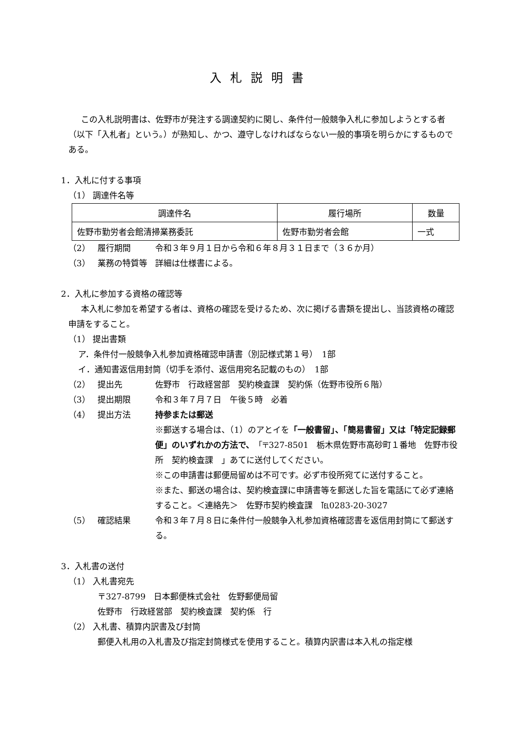入札説明書
この入札説明書は、佐野市が発注する調達契約に関し、条件付一般競争入札に参加しようとする者（以下「入札者」という。）が熟知し、かつ、遵守しなければならない一般的事項を明らかにするものである。
1．入札に付する事項
（1） 調達件名等
| 調達件名 | 履行場所 | 数量 |
| 佐野市勤労者会館清掃業務委託 | 佐野市勤労者会館 | 一式 |
（2） 履行期間 令和３年９月１日から令和６年８月３１日まで（３６か月）
（3） 業務の特質等 詳細は仕様書による。
2．入札に参加する資格の確認等
本入札に参加を希望する者は、資格の確認を受けるため、次に掲げる書類を提出し、当該資格の確認申請をすること。
（1） 提出書類
ア．条件付一般競争入札参加資格確認申請書（別記様式第１号）　1部
イ．通知書返信用封筒（切手を添付、返信用宛名記載のもの）　1部
（2） 提出先 佐野市　行政経営部　契約検査課　契約係（佐野市役所６階）
（3） 提出期限 令和３年７月７日　午後５時　必着
（4） 提出方法 持参または郵送
※郵送する場合は、（1）のアとイを「一般書留」、「簡易書留」又は「特定記録郵便」のいずれかの方法で、「〒327-8501　栃木県佐野市高砂町１番地　佐野市役所　契約検査課　」あてに送付してください。
※この申請書は郵便局留めは不可です。必ず市役所宛てに送付すること。
※また、郵送の場合は、契約検査課に申請書等を郵送した旨を電話にて必ず連絡すること。＜連絡先＞　佐野市契約検査課　℡0283-20-3027
（5） 確認結果 令和３年７月８日に条件付一般競争入札参加資格確認書を返信用封筒にて郵送する。
3．入札書の送付
（1） 入札書宛先
〒327-8799　日本郵便株式会社　佐野郵便局留
佐野市　行政経営部　契約検査課　契約係　行
（2） 入札書、積算内訳書及び封筒
郵便入札用の入札書及び指定封筒様式を使用すること。積算内訳書は本入札の指定様